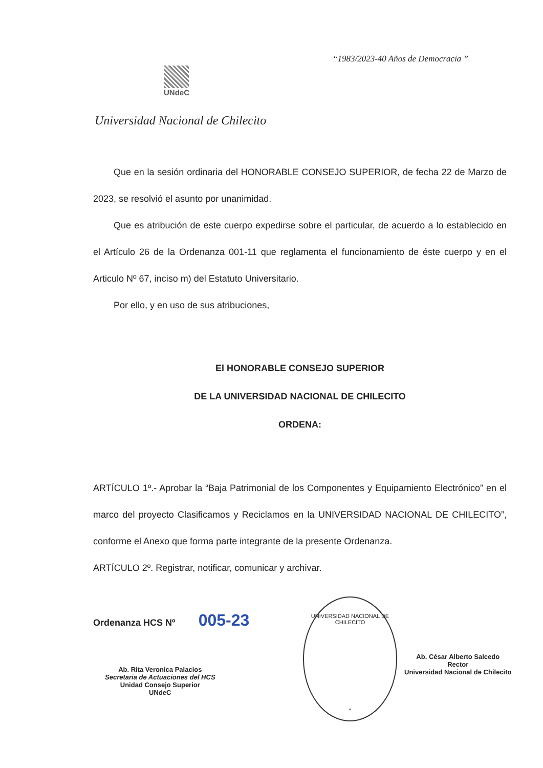“1983/2023-40 Años de Democracia ”
UNdeC
Universidad Nacional de Chilecito
Que en la sesión ordinaria del HONORABLE CONSEJO SUPERIOR, de fecha 22 de Marzo de 2023, se resolvió el asunto por unanimidad.
Que es atribución de este cuerpo expedirse sobre el particular, de acuerdo a lo establecido en el Artículo 26 de la Ordenanza 001-11 que reglamenta el funcionamiento de éste cuerpo y en el Articulo Nº 67, inciso m) del Estatuto Universitario.
Por ello, y en uso de sus atribuciones,
El HONORABLE CONSEJO SUPERIOR
DE LA UNIVERSIDAD NACIONAL DE CHILECITO
ORDENA:
ARTÍCULO 1º.- Aprobar la “Baja Patrimonial de los Componentes y Equipamiento Electrónico” en el marco del proyecto Clasificamos y Reciclamos en la UNIVERSIDAD NACIONAL DE CHILECITO”, conforme el Anexo que forma parte integrante de la presente Ordenanza.
ARTÍCULO 2º. Registrar, notificar, comunicar y archivar.
Ordenanza HCS Nº 005-23
Ab. Rita Veronica Palacios
Secretaria de Actuaciones del HCS
Unidad Consejo Superior
UNdeC
UNIVERSIDAD NACIONAL DE CHILECITO
*
Ab. César Alberto Salcedo
Rector
Universidad Nacional de Chilecito